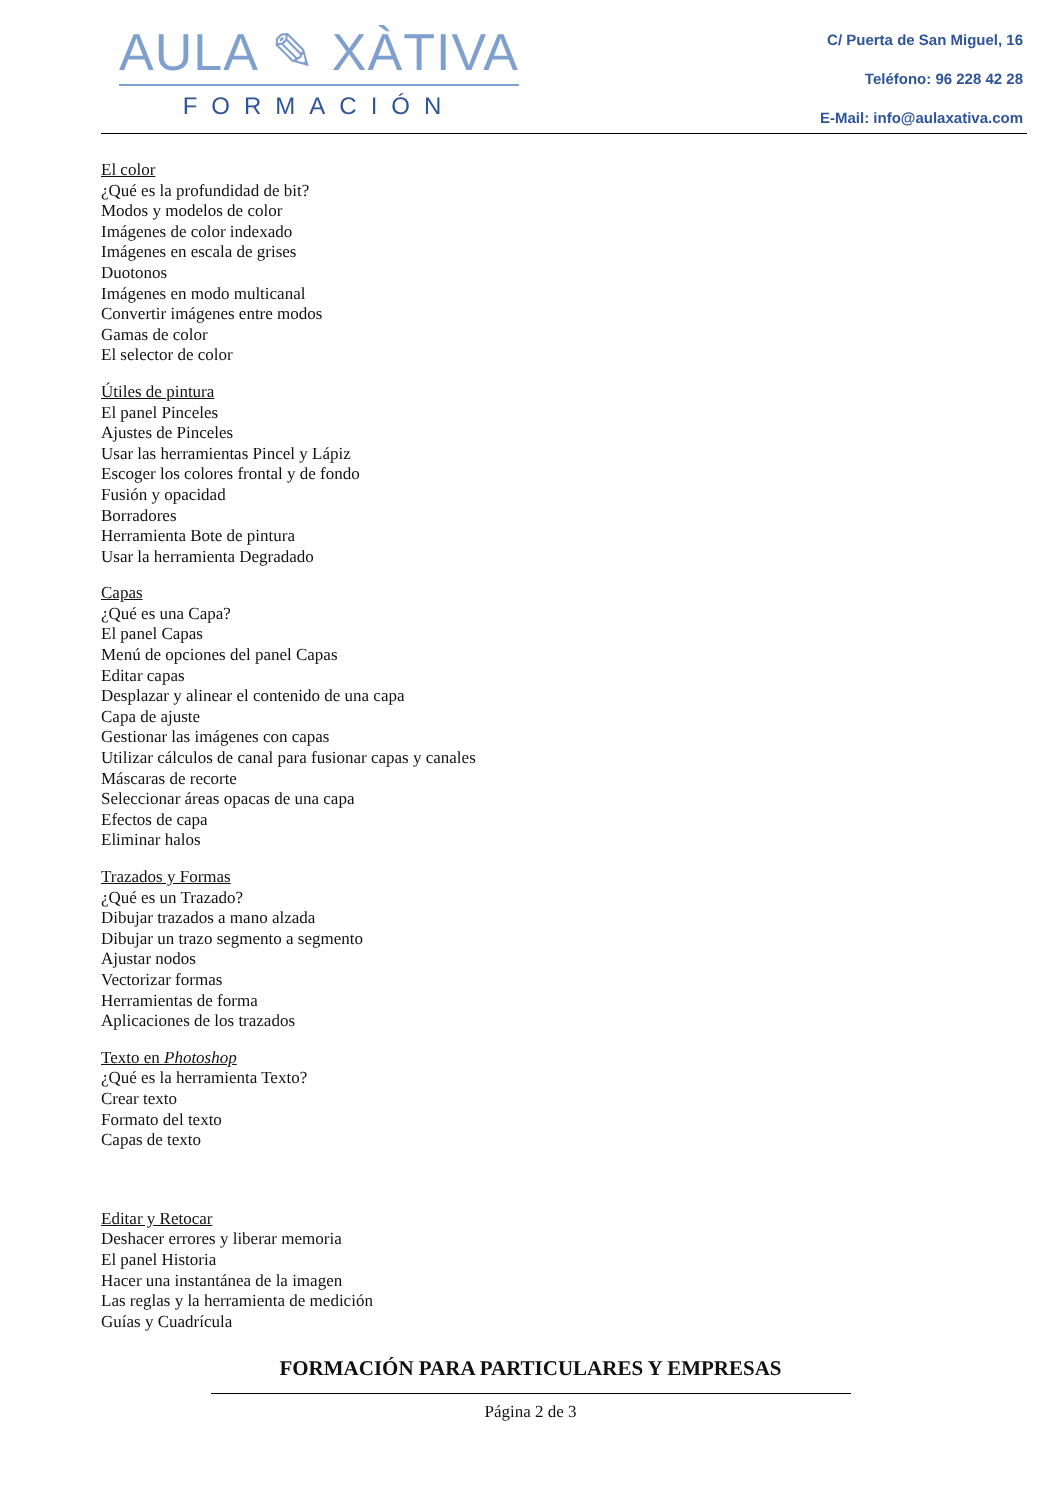AULA ✎ XÀTIVA
FORMACIÓN
C/ Puerta de San Miguel, 16
Teléfono: 96 228 42 28
E-Mail: info@aulaxativa.com
El color
¿Qué es la profundidad de bit?
Modos y modelos de color
Imágenes de color indexado
Imágenes en escala de grises
Duotonos
Imágenes en modo multicanal
Convertir imágenes entre modos
Gamas de color
El selector de color
Útiles de pintura
El panel Pinceles
Ajustes de Pinceles
Usar las herramientas Pincel y Lápiz
Escoger los colores frontal y de fondo
Fusión y opacidad
Borradores
Herramienta Bote de pintura
Usar la herramienta Degradado
Capas
¿Qué es una Capa?
El panel Capas
Menú de opciones del panel Capas
Editar capas
Desplazar y alinear el contenido de una capa
Capa de ajuste
Gestionar las imágenes con capas
Utilizar cálculos de canal para fusionar capas y canales
Máscaras de recorte
Seleccionar áreas opacas de una capa
Efectos de capa
Eliminar halos
Trazados y Formas
¿Qué es un Trazado?
Dibujar trazados a mano alzada
Dibujar un trazo segmento a segmento
Ajustar nodos
Vectorizar formas
Herramientas de forma
Aplicaciones de los trazados
Texto en Photoshop
¿Qué es la herramienta Texto?
Crear texto
Formato del texto
Capas de texto
Editar y Retocar
Deshacer errores y liberar memoria
El panel Historia
Hacer una instantánea de la imagen
Las reglas y la herramienta de medición
Guías y Cuadrícula
FORMACIÓN PARA PARTICULARES Y EMPRESAS
Página 2 de 3